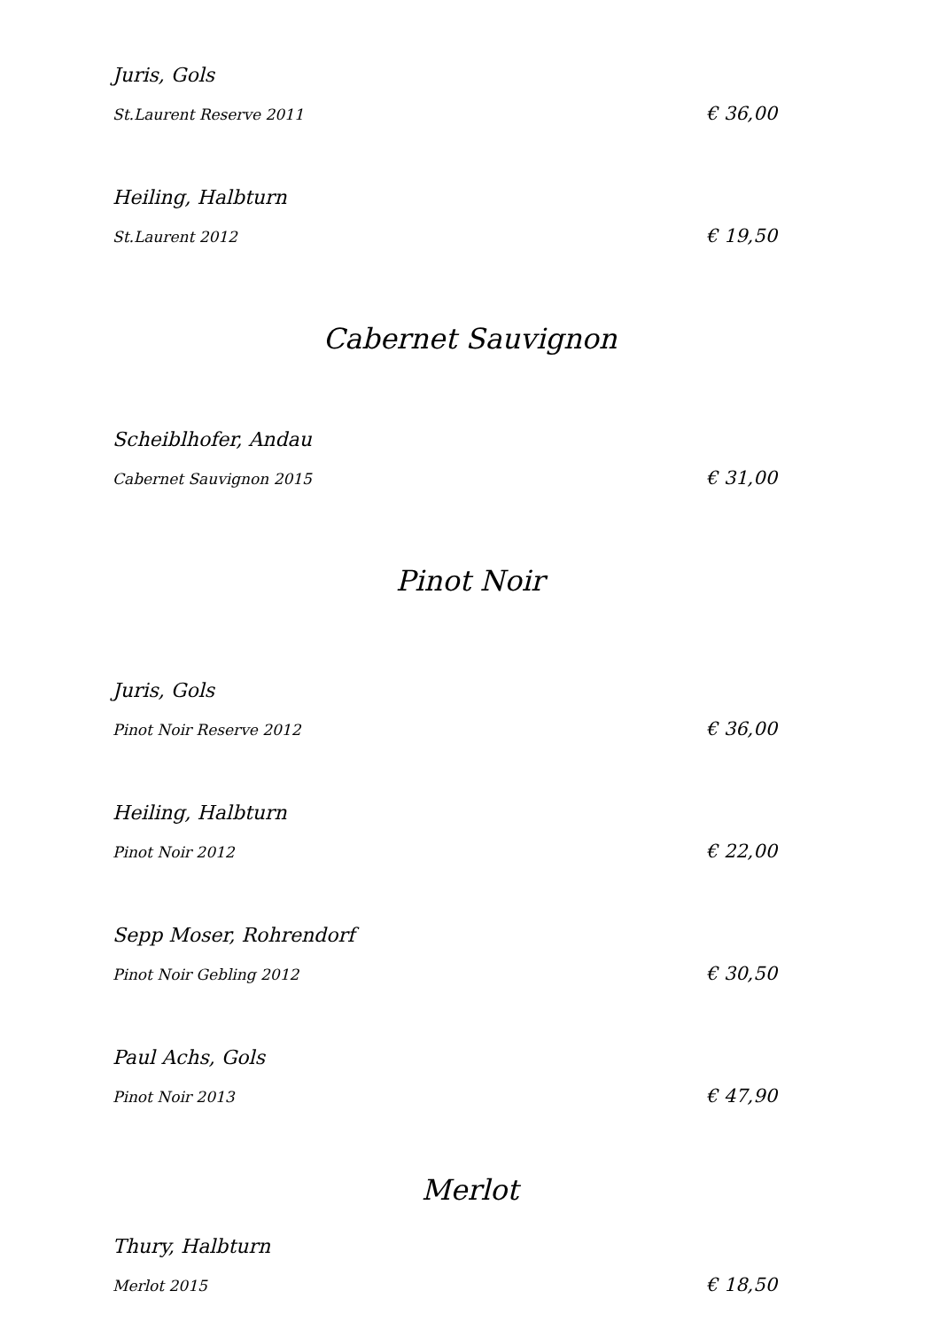Juris, Gols
St.Laurent Reserve 2011 € 36,00
Heiling, Halbturn
St.Laurent 2012 € 19,50
Cabernet Sauvignon
Scheiblhofer, Andau
Cabernet Sauvignon 2015 € 31,00
Pinot Noir
Juris, Gols
Pinot Noir Reserve 2012 € 36,00
Heiling, Halbturn
Pinot Noir 2012 € 22,00
Sepp Moser, Rohrendorf
Pinot Noir Gebling 2012 € 30,50
Paul Achs, Gols
Pinot Noir 2013 € 47,90
Merlot
Thury, Halbturn
Merlot 2015 € 18,50